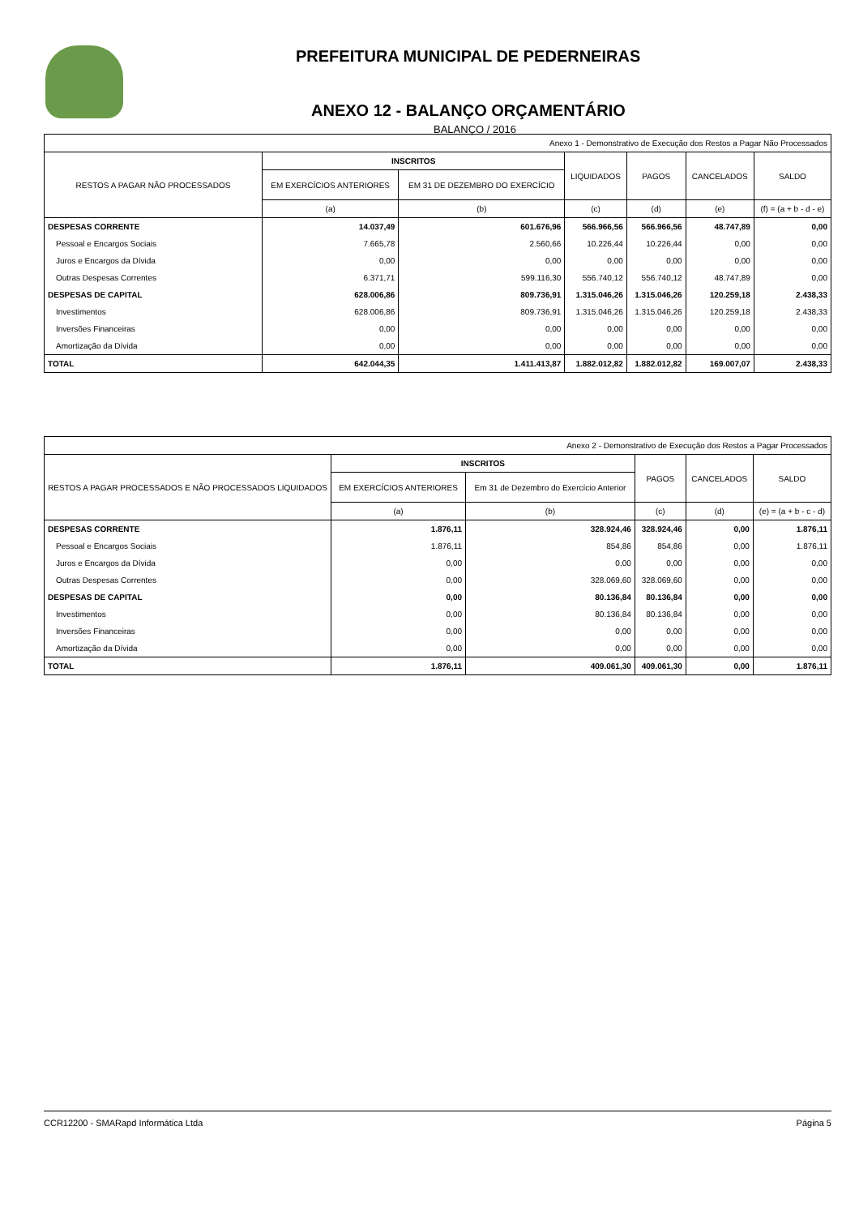PREFEITURA MUNICIPAL DE PEDERNEIRAS
ANEXO 12 - BALANÇO ORÇAMENTÁRIO
BALANÇO / 2016
| Anexo 1 - Demonstrativo de Execução dos Restos a Pagar Não Processados | | | | | | |
| RESTOS A PAGAR NÃO PROCESSADOS | INSCRITOS | | LIQUIDADOS | PAGOS | CANCELADOS | SALDO |
| | EM EXERCÍCIOS ANTERIORES | EM 31 DE DEZEMBRO DO EXERCÍCIO | | | | |
| | (a) | (b) | (c) | (d) | (e) | (f) = (a + b - d - e) |
| DESPESAS CORRENTE | 14.037,49 | 601.676,96 | 566.966,56 | 566.966,56 | 48.747,89 | 0,00 |
| Pessoal e Encargos Sociais | 7.665,78 | 2.560,66 | 10.226,44 | 10.226,44 | 0,00 | 0,00 |
| Juros e Encargos da Dívida | 0,00 | 0,00 | 0,00 | 0,00 | 0,00 | 0,00 |
| Outras Despesas Correntes | 6.371,71 | 599.116,30 | 556.740,12 | 556.740,12 | 48.747,89 | 0,00 |
| DESPESAS DE CAPITAL | 628.006,86 | 809.736,91 | 1.315.046,26 | 1.315.046,26 | 120.259,18 | 2.438,33 |
| Investimentos | 628.006,86 | 809.736,91 | 1.315.046,26 | 1.315.046,26 | 120.259,18 | 2.438,33 |
| Inversões Financeiras | 0,00 | 0,00 | 0,00 | 0,00 | 0,00 | 0,00 |
| Amortização da Dívida | 0,00 | 0,00 | 0,00 | 0,00 | 0,00 | 0,00 |
| TOTAL | 642.044,35 | 1.411.413,87 | 1.882.012,82 | 1.882.012,82 | 169.007,07 | 2.438,33 |
| Anexo 2 - Demonstrativo de Execução dos Restos a Pagar Processados | | | | | |
| RESTOS A PAGAR PROCESSADOS E NÃO PROCESSADOS LIQUIDADOS | INSCRITOS | | PAGOS | CANCELADOS | SALDO |
| | EM EXERCÍCIOS ANTERIORES | Em 31 de Dezembro do Exercício Anterior | | | |
| | (a) | (b) | (c) | (d) | (e) = (a + b - c - d) |
| DESPESAS CORRENTE | 1.876,11 | 328.924,46 | 328.924,46 | 0,00 | 1.876,11 |
| Pessoal e Encargos Sociais | 1.876,11 | 854,86 | 854,86 | 0,00 | 1.876,11 |
| Juros e Encargos da Dívida | 0,00 | 0,00 | 0,00 | 0,00 | 0,00 |
| Outras Despesas Correntes | 0,00 | 328.069,60 | 328.069,60 | 0,00 | 0,00 |
| DESPESAS DE CAPITAL | 0,00 | 80.136,84 | 80.136,84 | 0,00 | 0,00 |
| Investimentos | 0,00 | 80.136,84 | 80.136,84 | 0,00 | 0,00 |
| Inversões Financeiras | 0,00 | 0,00 | 0,00 | 0,00 | 0,00 |
| Amortização da Dívida | 0,00 | 0,00 | 0,00 | 0,00 | 0,00 |
| TOTAL | 1.876,11 | 409.061,30 | 409.061,30 | 0,00 | 1.876,11 |
CCR12200 - SMARapd Informática Ltda Página 5